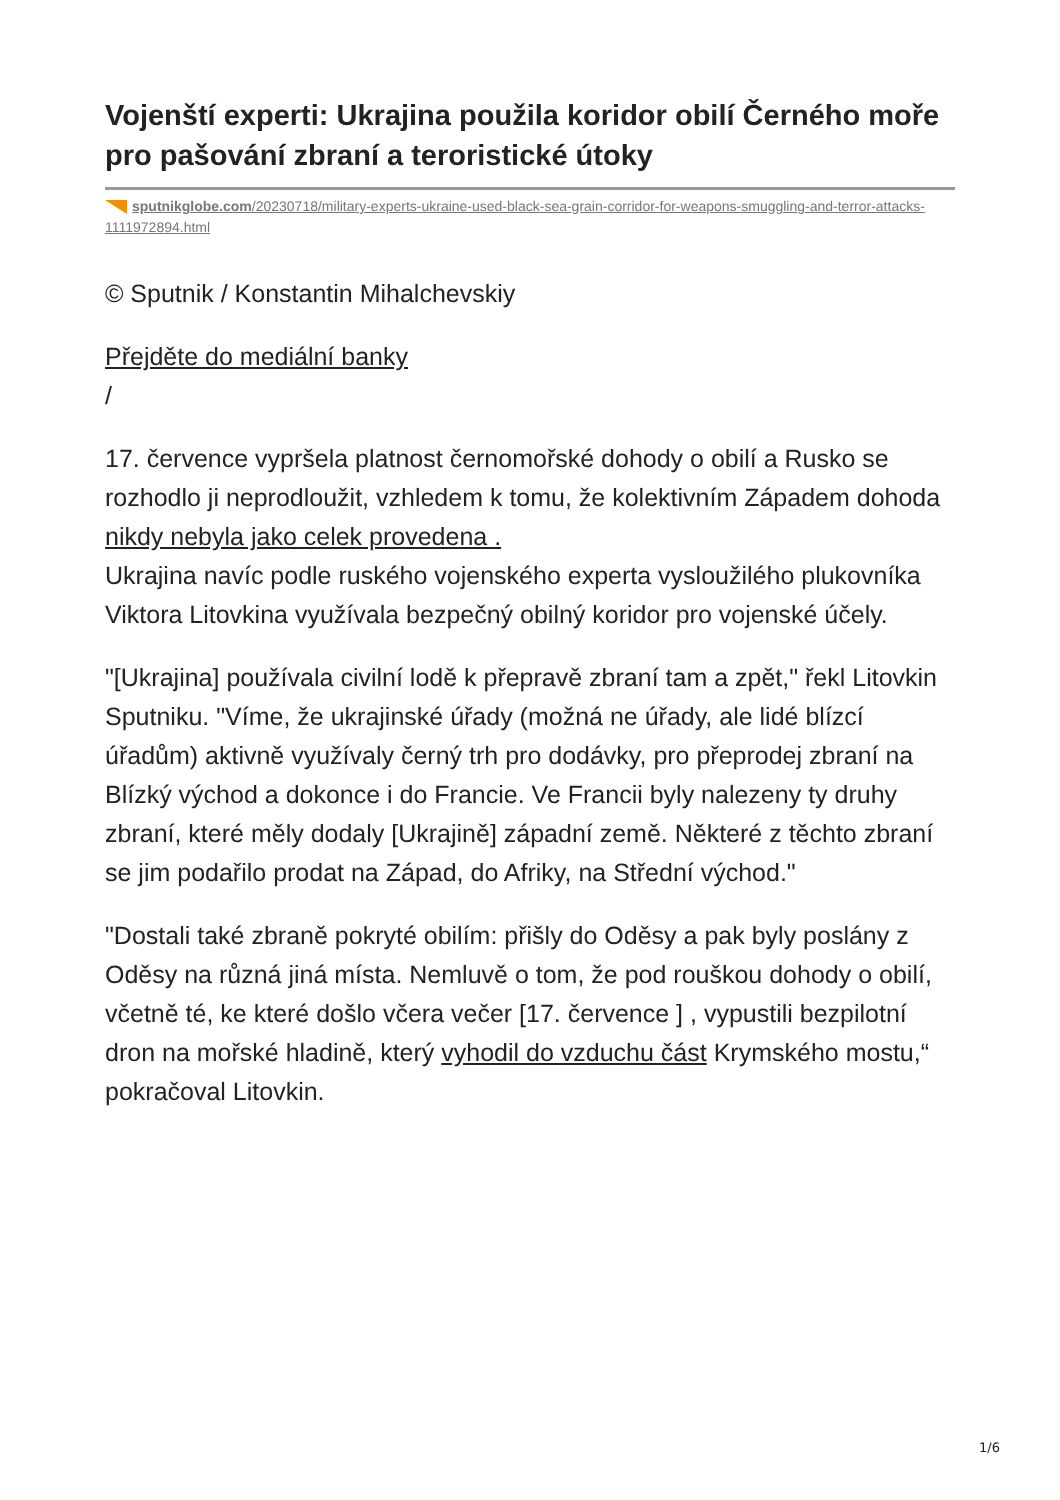Vojenští experti: Ukrajina použila koridor obilí Černého moře pro pašování zbraní a teroristické útoky
sputnikglobe.com/20230718/military-experts-ukraine-used-black-sea-grain-corridor-for-weapons-smuggling-and-terror-attacks-1111972894.html
© Sputnik / Konstantin Mihalchevskiy
Přejděte do mediální banky
/
17. července vypršela platnost černomořské dohody o obilí a Rusko se rozhodlo ji neprodloužit, vzhledem k tomu, že kolektivním Západem dohoda nikdy nebyla jako celek provedena .
Ukrajina navíc podle ruského vojenského experta vysloužilého plukovníka Viktora Litovkina využívala bezpečný obilný koridor pro vojenské účely.
"[Ukrajina] používala civilní lodě k přepravě zbraní tam a zpět," řekl Litovkin Sputniku. "Víme, že ukrajinské úřady (možná ne úřady, ale lidé blízcí úřadům) aktivně využívaly černý trh pro dodávky, pro přeprodej zbraní na Blízký východ a dokonce i do Francie. Ve Francii byly nalezeny ty druhy zbraní, které měly dodaly [Ukrajině] západní země. Některé z těchto zbraní se jim podařilo prodat na Západ, do Afriky, na Střední východ."
"Dostali také zbraně pokryté obilím: přišly do Oděsy a pak byly poslány z Oděsy na různá jiná místa. Nemluvě o tom, že pod rouškou dohody o obilí, včetně té, ke které došlo včera večer [17. července ] , vypustili bezpilotní dron na mořské hladině, který vyhodil do vzduchu část Krymského mostu,“ pokračoval Litovkin.
1/6